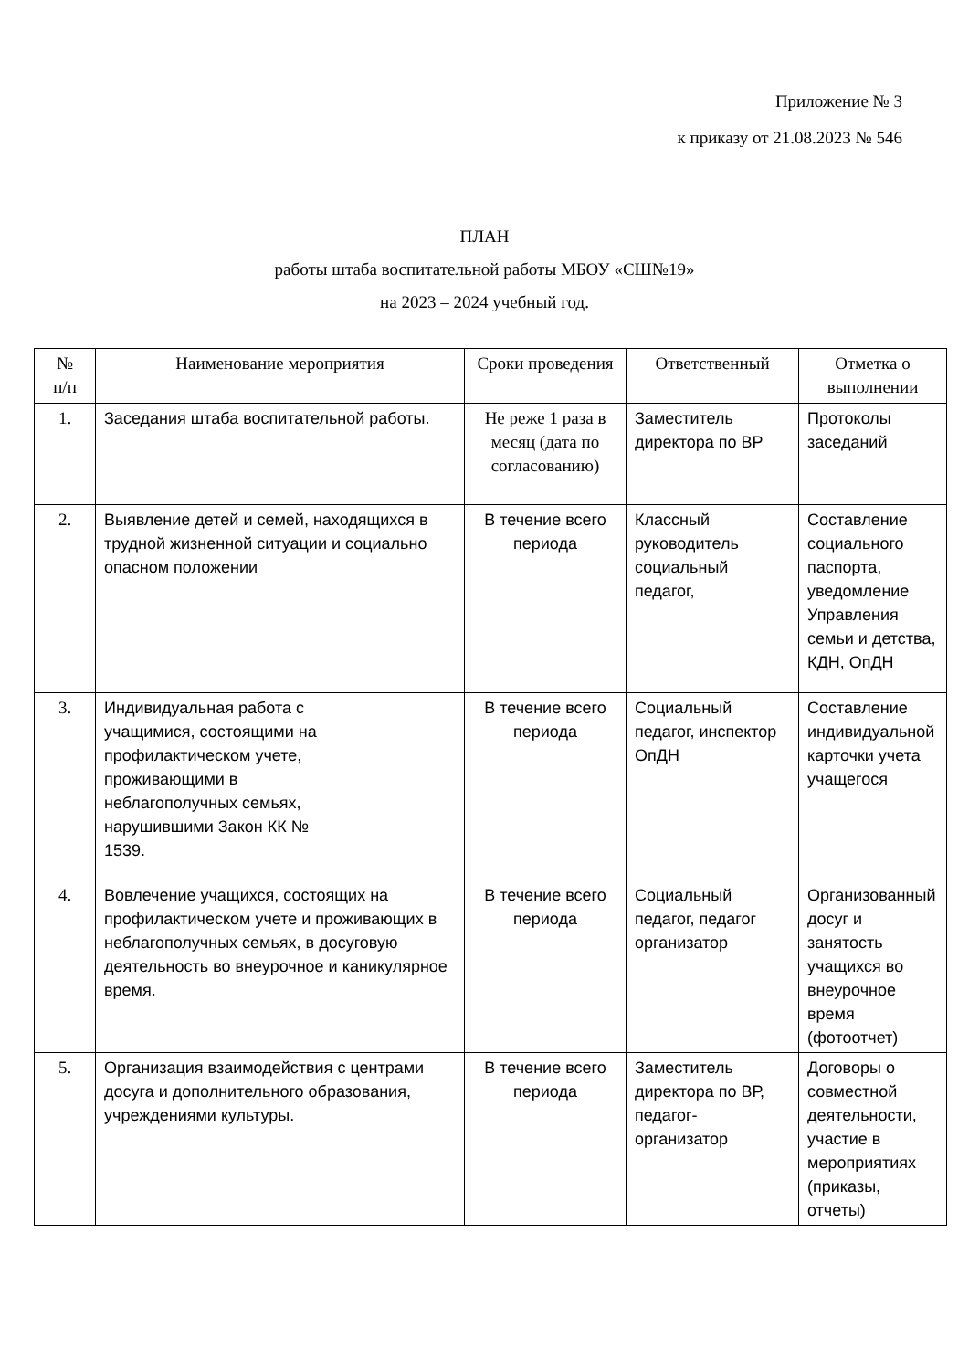Приложение № 3
к приказу от 21.08.2023 № 546
ПЛАН
работы штаба воспитательной работы МБОУ «СШ№19»
на 2023 – 2024 учебный год.
| № п/п | Наименование мероприятия | Сроки проведения | Ответственный | Отметка о выполнении |
| --- | --- | --- | --- | --- |
| 1. | Заседания штаба воспитательной работы. | Не реже 1 раза в месяц (дата по согласованию) | Заместитель директора по ВР | Протоколы заседаний |
| 2. | Выявление детей и семей, находящихся в трудной жизненной ситуации и социально опасном положении | В течение всего периода | Классный руководитель социальный педагог, | Составление социального паспорта, уведомление Управления семьи и детства, КДН, ОпДН |
| 3. | Индивидуальная работа с учащимися, состоящими на профилактическом учете, проживающими в неблагополучных семьях, нарушившими Закон КК № 1539. | В течение всего периода | Социальный педагог, инспектор ОпДН | Составление индивидуальной карточки учета учащегося |
| 4. | Вовлечение учащихся, состоящих на профилактическом учете и проживающих в неблагополучных семьях, в досуговую деятельность во внеурочное и каникулярное время. | В течение всего периода | Социальный педагог, педагог организатор | Организованный досуг и занятость учащихся во внеурочное время (фотоотчет) |
| 5. | Организация взаимодействия с центрами досуга и дополнительного образования, учреждениями культуры. | В течение всего периода | Заместитель директора по ВР, педагог-организатор | Договоры о совместной деятельности, участие в мероприятиях (приказы, отчеты) |